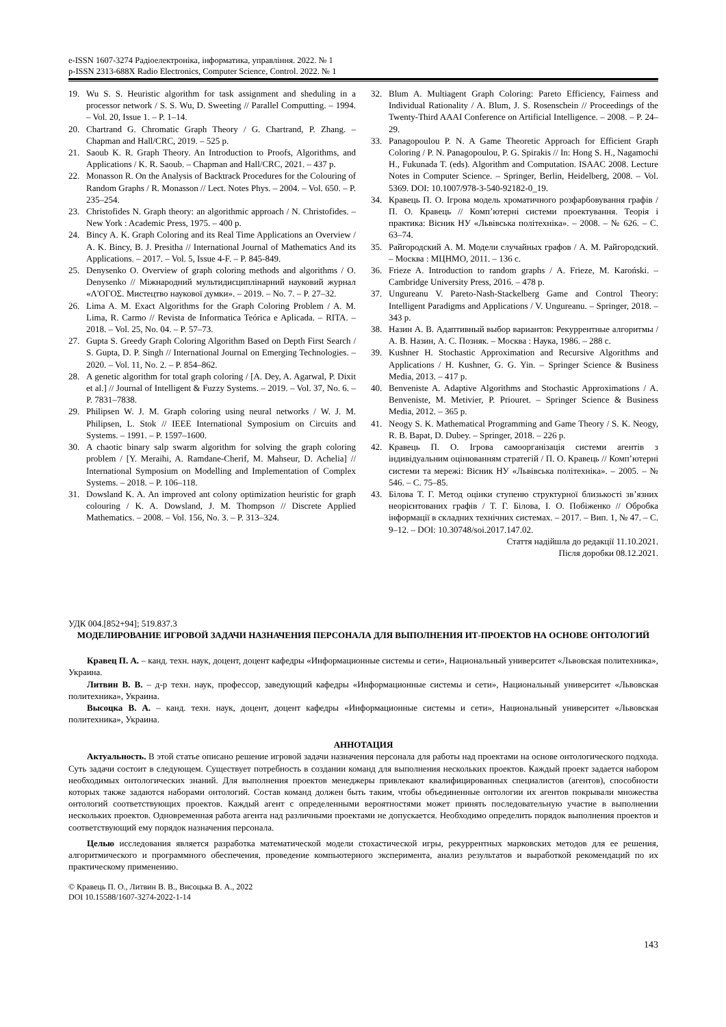e-ISSN 1607-3274 Радіоелектроніка, інформатика, управління. 2022. № 1
p-ISSN 2313-688X Radio Electronics, Computer Science, Control. 2022. № 1
19. Wu S. S. Heuristic algorithm for task assignment and sheduling in a processor network / S. S. Wu, D. Sweeting // Parallel Computting. – 1994. – Vol. 20, Issue 1. – P. 1–14.
20. Chartrand G. Chromatic Graph Theory / G. Chartrand, P. Zhang. – Chapman and Hall/CRC, 2019. – 525 p.
21. Saoub K. R. Graph Theory. An Introduction to Proofs, Algorithms, and Applications / K. R. Saoub. – Chapman and Hall/CRC, 2021. – 437 p.
22. Monasson R. On the Analysis of Backtrack Procedures for the Colouring of Random Graphs / R. Monasson // Lect. Notes Phys. – 2004. – Vol. 650. – P. 235–254.
23. Christofides N. Graph theory: an algorithmic approach / N. Christofides. – New York : Academic Press, 1975. – 400 p.
24. Bincy A. K. Graph Coloring and its Real Time Applications an Overview / A. K. Bincy, B. J. Presitha // International Journal of Mathematics And its Applications. – 2017. – Vol. 5, Issue 4-F. – P. 845-849.
25. Denysenko O. Overview of graph coloring methods and algorithms / O. Denysenko // Міжнародний мультидисциплінарний науковий журнал «Λ'ΟΓΟΣ. Мистецтво наукової думки». – 2019. – No. 7. – P. 27–32.
26. Lima A. M. Exact Algorithms for the Graph Coloring Problem / A. M. Lima, R. Carmo // Revista de Informatica Teórica e Aplicada. – RITA. – 2018. – Vol. 25, No. 04. – P. 57–73.
27. Gupta S. Greedy Graph Coloring Algorithm Based on Depth First Search / S. Gupta, D. P. Singh // International Journal on Emerging Technologies. – 2020. – Vol. 11, No. 2. – P. 854–862.
28. A genetic algorithm for total graph coloring / [A. Dey, A. Agarwal, P. Dixit et al.] // Journal of Intelligent & Fuzzy Systems. – 2019. – Vol. 37, No. 6. – P. 7831–7838.
29. Philipsen W. J. M. Graph coloring using neural networks / W. J. M. Philipsen, L. Stok // IEEE International Symposium on Circuits and Systems. – 1991. – P. 1597–1600.
30. A chaotic binary salp swarm algorithm for solving the graph coloring problem / [Y. Meraihi, A. Ramdane-Cherif, M. Mahseur, D. Achelia] // International Symposium on Modelling and Implementation of Complex Systems. – 2018. – P. 106–118.
31. Dowsland K. A. An improved ant colony optimization heuristic for graph colouring / K. A. Dowsland, J. M. Thompson // Discrete Applied Mathematics. – 2008. – Vol. 156, No. 3. – P. 313–324.
32. Blum A. Multiagent Graph Coloring: Pareto Efficiency, Fairness and Individual Rationality / A. Blum, J. S. Rosenschein // Proceedings of the Twenty-Third AAAI Conference on Artificial Intelligence. – 2008. – P. 24–29.
33. Panagopoulou P. N. A Game Theoretic Approach for Efficient Graph Coloring / P. N. Panagopoulou, P. G. Spirakis // In: Hong S. H., Nagamochi H., Fukunada T. (eds). Algorithm and Computation. ISAAC 2008. Lecture Notes in Computer Science. – Springer, Berlin, Heidelberg, 2008. – Vol. 5369. DOI: 10.1007/978-3-540-92182-0_19.
34. Кравець П. О. Ігрова модель хроматичного розфарбовування графів / П. О. Кравець // Комп’ютерні системи проектування. Теорія і практика: Вісник НУ «Львівська політехніка». – 2008. – № 626. – С. 63–74.
35. Райгородский А. М. Модели случайных графов / А. М. Райгородский. – Москва : МЦНМО, 2011. – 136 с.
36. Frieze A. Introduction to random graphs / A. Frieze, M. Karoński. – Cambridge University Press, 2016. – 478 p.
37. Ungureanu V. Pareto-Nash-Stackelberg Game and Control Theory: Intelligent Paradigms and Applications / V. Ungureanu. – Springer, 2018. – 343 p.
38. Назин А. В. Адаптивный выбор вариантов: Рекуррентные алгоритмы / А. В. Назин, А. С. Позняк. – Москва : Наука, 1986. – 288 с.
39. Kushner H. Stochastic Approximation and Recursive Algorithms and Applications / H. Kushner, G. G. Yin. – Springer Science & Business Media, 2013. – 417 p.
40. Benveniste A. Adaptive Algorithms and Stochastic Approximations / A. Benveniste, M. Metivier, P. Priouret. – Springer Science & Business Media, 2012. – 365 p.
41. Neogy S. K. Mathematical Programming and Game Theory / S. K. Neogy, R. B. Bapat, D. Dubey. – Springer, 2018. – 226 p.
42. Кравець П. О. Ігрова самоорганізація системи агентів з індивідуальним оцінюванням стратегій / П. О. Кравець // Комп’ютерні системи та мережі: Вісник НУ «Львівська політехніка». – 2005. – № 546. – С. 75–85.
43. Білова Т. Г. Метод оцінки ступеню структурної близькості зв’язних неорієнтованих графів / Т. Г. Білова, І. О. Побіженко // Обробка інформації в складних технічних системах. – 2017. – Вип. 1, № 47. – С. 9–12. – DOI: 10.30748/soi.2017.147.02.
Стаття надійшла до редакції 11.10.2021.
Після доробки 08.12.2021.
УДК 004.[852+94]; 519.837.3
МОДЕЛИРОВАНИЕ ИГРОВОЙ ЗАДАЧИ НАЗНАЧЕНИЯ ПЕРСОНАЛА ДЛЯ ВЫПОЛНЕНИЯ ИТ-ПРОЕКТОВ НА ОСНОВЕ ОНТОЛОГИЙ
Кравец П. А. – канд. техн. наук, доцент, доцент кафедры «Информационные системы и сети», Национальный университет «Львовская политехника», Украина.
Литвин В. В. – д-р техн. наук, профессор, заведующий кафедры «Информационные системы и сети», Национальный университет «Львовская политехника», Украина.
Высоцка В. А. – канд. техн. наук, доцент, доцент кафедры «Информационные системы и сети», Национальный университет «Львовская политехника», Украина.
АННОТАЦИЯ
Актуальность. В этой статье описано решение игровой задачи назначения персонала для работы над проектами на основе онтологического подхода. Суть задачи состоит в следующем. Существует потребность в создании команд для выполнения нескольких проектов. Каждый проект задается набором необходимых онтологических знаний. Для выполнения проектов менеджеры привлекают квалифицированных специалистов (агентов), способности которых также задаются наборами онтологий. Состав команд должен быть таким, чтобы объединенные онтологии их агентов покрывали множества онтологий соответствующих проектов. Каждый агент с определенными вероятностями может принять последовательную участие в выполнении нескольких проектов. Одновременная работа агента над различными проектами не допускается. Необходимо определить порядок выполнения проектов и соответствующий ему порядок назначения персонала.
Целью исследования является разработка математической модели стохастической игры, рекуррентных марковских методов для ее решения, алгоритмического и программного обеспечения, проведение компьютерного эксперимента, анализ результатов и выработкой рекомендаций по их практическому применению.
© Кравець П. О., Литвин В. В., Висоцька В. А., 2022
DOI 10.15588/1607-3274-2022-1-14
143